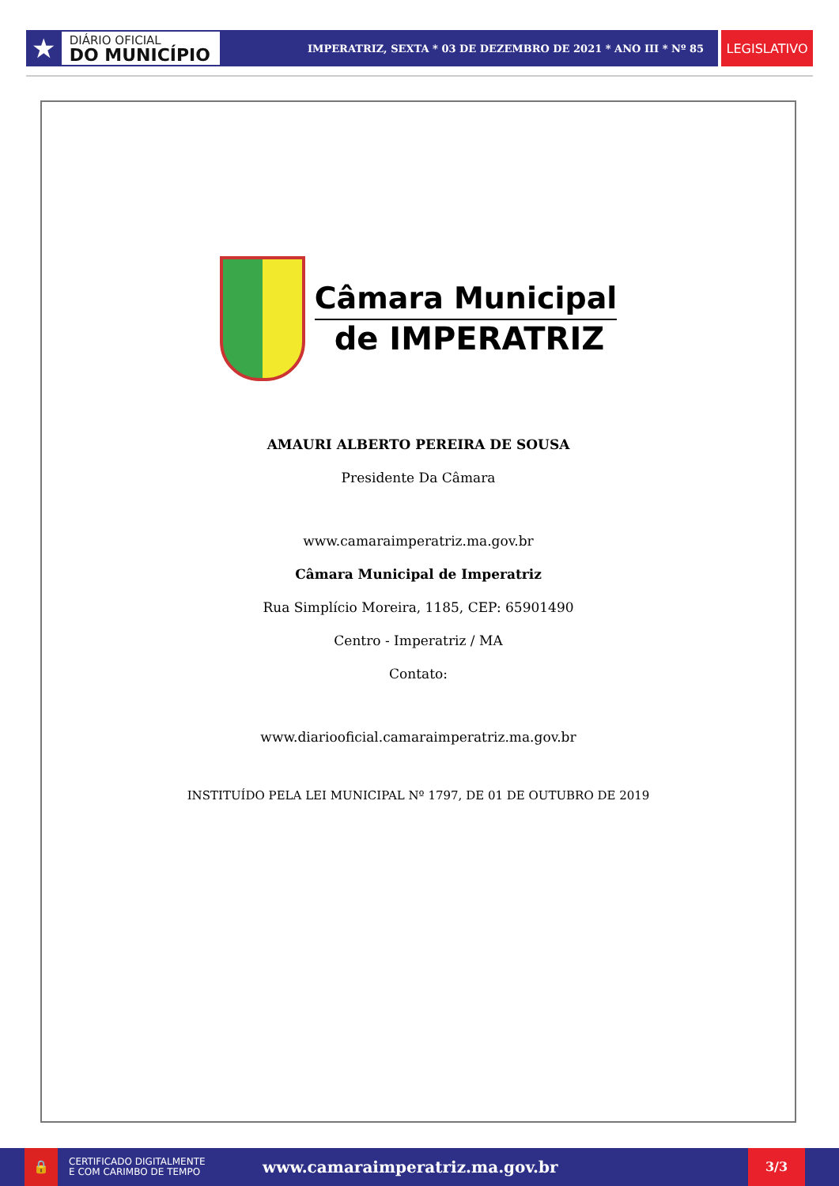★
DIÁRIO OFICIAL
DO MUNICÍPIO
IMPERATRIZ, SEXTA * 03 DE DEZEMBRO DE 2021 * ANO III * Nº 85
LEGISLATIVO
Câmara Municipal
de IMPERATRIZ
AMAURI ALBERTO PEREIRA DE SOUSA
Presidente Da Câmara
www.camaraimperatriz.ma.gov.br
Câmara Municipal de Imperatriz
Rua Simplício Moreira, 1185, CEP: 65901490
Centro - Imperatriz / MA
Contato:
www.diariooficial.camaraimperatriz.ma.gov.br
INSTITUÍDO PELA LEI MUNICIPAL Nº 1797, DE 01 DE OUTUBRO DE 2019
🔒
CERTIFICADO DIGITALMENTE
E COM CARIMBO DE TEMPO
www.camaraimperatriz.ma.gov.br
3/3